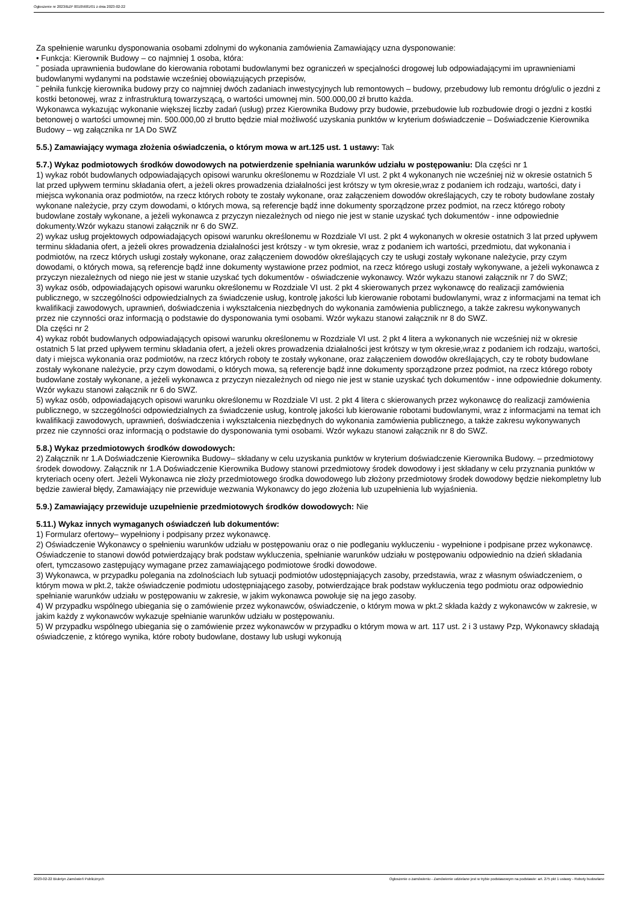Ogłoszenie nr 2023/BZP 00105681/01 z dnia 2023-02-22
Za spełnienie warunku dysponowania osobami zdolnymi do wykonania zamówienia Zamawiający uzna dysponowanie:
• Funkcja: Kierownik Budowy – co najmniej 1 osoba, która:
˜ posiada uprawnienia budowlane do kierowania robotami budowlanymi bez ograniczeń w specjalności drogowej lub odpowiadającymi im uprawnieniami budowlanymi wydanymi na podstawie wcześniej obowiązujących przepisów,
˜ pełniła funkcję kierownika budowy przy co najmniej dwóch zadaniach inwestycyjnych lub remontowych – budowy, przebudowy lub remontu dróg/ulic o jezdni z kostki betonowej, wraz z infrastrukturą towarzyszącą, o wartości umownej min. 500.000,00 zł brutto każda.
Wykonawca wykazując wykonanie większej liczby zadań (usług) przez Kierownika Budowy przy budowie, przebudowie lub rozbudowie drogi o jezdni z kostki betonowej o wartości umownej min. 500.000,00 zł brutto będzie miał możliwość uzyskania punktów w kryterium doświadczenie – Doświadczenie Kierownika Budowy – wg załącznika nr 1A Do SWZ
5.5.) Zamawiający wymaga złożenia oświadczenia, o którym mowa w art.125 ust. 1 ustawy: Tak
5.7.) Wykaz podmiotowych środków dowodowych na potwierdzenie spełniania warunków udziału w postępowaniu: Dla części nr 1
1) wykaz robót budowlanych odpowiadających opisowi warunku określonemu w Rozdziale VI ust. 2 pkt 4 wykonanych nie wcześniej niż w okresie ostatnich 5 lat przed upływem terminu składania ofert, a jeżeli okres prowadzenia działalności jest krótszy w tym okresie,wraz z podaniem ich rodzaju, wartości, daty i miejsca wykonania oraz podmiotów, na rzecz których roboty te zostały wykonane, oraz załączeniem dowodów określających, czy te roboty budowlane zostały wykonane należycie, przy czym dowodami, o których mowa, są referencje bądź inne dokumenty sporządzone przez podmiot, na rzecz którego roboty budowlane zostały wykonane, a jeżeli wykonawca z przyczyn niezależnych od niego nie jest w stanie uzyskać tych dokumentów - inne odpowiednie dokumenty.Wzór wykazu stanowi załącznik nr 6 do SWZ.
2) wykaz usług projektowych odpowiadających opisowi warunku określonemu w Rozdziale VI ust. 2 pkt 4 wykonanych w okresie ostatnich 3 lat przed upływem terminu składania ofert, a jeżeli okres prowadzenia działalności jest krótszy - w tym okresie, wraz z podaniem ich wartości, przedmiotu, dat wykonania i podmiotów, na rzecz których usługi zostały wykonane, oraz załączeniem dowodów określających czy te usługi zostały wykonane należycie, przy czym dowodami, o których mowa, są referencje bądź inne dokumenty wystawione przez podmiot, na rzecz którego usługi zostały wykonywane, a jeżeli wykonawca z przyczyn niezależnych od niego nie jest w stanie uzyskać tych dokumentów - oświadczenie wykonawcy. Wzór wykazu stanowi załącznik nr 7 do SWZ;
3) wykaz osób, odpowiadających opisowi warunku określonemu w Rozdziale VI ust. 2 pkt 4 skierowanych przez wykonawcę do realizacji zamówienia publicznego, w szczególności odpowiedzialnych za świadczenie usług, kontrolę jakości lub kierowanie robotami budowlanymi, wraz z informacjami na temat ich kwalifikacji zawodowych, uprawnień, doświadczenia i wykształcenia niezbędnych do wykonania zamówienia publicznego, a także zakresu wykonywanych przez nie czynności oraz informacją o podstawie do dysponowania tymi osobami. Wzór wykazu stanowi załącznik nr 8 do SWZ.
Dla części nr 2
4) wykaz robót budowlanych odpowiadających opisowi warunku określonemu w Rozdziale VI ust. 2 pkt 4 litera a wykonanych nie wcześniej niż w okresie ostatnich 5 lat przed upływem terminu składania ofert, a jeżeli okres prowadzenia działalności jest krótszy w tym okresie,wraz z podaniem ich rodzaju, wartości, daty i miejsca wykonania oraz podmiotów, na rzecz których roboty te zostały wykonane, oraz załączeniem dowodów określających, czy te roboty budowlane zostały wykonane należycie, przy czym dowodami, o których mowa, są referencje bądź inne dokumenty sporządzone przez podmiot, na rzecz którego roboty budowlane zostały wykonane, a jeżeli wykonawca z przyczyn niezależnych od niego nie jest w stanie uzyskać tych dokumentów - inne odpowiednie dokumenty. Wzór wykazu stanowi załącznik nr 6 do SWZ.
5) wykaz osób, odpowiadających opisowi warunku określonemu w Rozdziale VI ust. 2 pkt 4 litera c skierowanych przez wykonawcę do realizacji zamówienia publicznego, w szczególności odpowiedzialnych za świadczenie usług, kontrolę jakości lub kierowanie robotami budowlanymi, wraz z informacjami na temat ich kwalifikacji zawodowych, uprawnień, doświadczenia i wykształcenia niezbędnych do wykonania zamówienia publicznego, a także zakresu wykonywanych przez nie czynności oraz informacją o podstawie do dysponowania tymi osobami. Wzór wykazu stanowi załącznik nr 8 do SWZ.
5.8.) Wykaz przedmiotowych środków dowodowych:
2) Załącznik nr 1.A Doświadczenie Kierownika Budowy– składany w celu uzyskania punktów w kryterium doświadczenie Kierownika Budowy. – przedmiotowy środek dowodowy. Załącznik nr 1.A Doświadczenie Kierownika Budowy stanowi przedmiotowy środek dowodowy i jest składany w celu przyznania punktów w kryteriach oceny ofert. Jeżeli Wykonawca nie złoży przedmiotowego środka dowodowego lub złożony przedmiotowy środek dowodowy będzie niekompletny lub będzie zawierał błędy, Zamawiający nie przewiduje wezwania Wykonawcy do jego złożenia lub uzupełnienia lub wyjaśnienia.
5.9.) Zamawiający przewiduje uzupełnienie przedmiotowych środków dowodowych: Nie
5.11.) Wykaz innych wymaganych oświadczeń lub dokumentów:
1) Formularz ofertowy– wypełniony i podpisany przez wykonawcę.
2) Oświadczenie Wykonawcy o spełnieniu warunków udziału w postępowaniu oraz o nie podleganiu wykluczeniu - wypełnione i podpisane przez wykonawcę. Oświadczenie to stanowi dowód potwierdzający brak podstaw wykluczenia, spełnianie warunków udziału w postępowaniu odpowiednio na dzień składania ofert, tymczasowo zastępujący wymagane przez zamawiającego podmiotowe środki dowodowe.
3) Wykonawca, w przypadku polegania na zdolnościach lub sytuacji podmiotów udostępniających zasoby, przedstawia, wraz z własnym oświadczeniem, o którym mowa w pkt.2, także oświadczenie podmiotu udostępniającego zasoby, potwierdzające brak podstaw wykluczenia tego podmiotu oraz odpowiednio spełnianie warunków udziału w postępowaniu w zakresie, w jakim wykonawca powołuje się na jego zasoby.
4) W przypadku wspólnego ubiegania się o zamówienie przez wykonawców, oświadczenie, o którym mowa w pkt.2 składa każdy z wykonawców w zakresie, w jakim każdy z wykonawców wykazuje spełnianie warunków udziału w postępowaniu.
5) W przypadku wspólnego ubiegania się o zamówienie przez wykonawców w przypadku o którym mowa w art. 117 ust. 2 i 3 ustawy Pzp, Wykonawcy składają oświadczenie, z którego wynika, które roboty budowlane, dostawy lub usługi wykonują
2023-02-22 Biuletyn Zamówień Publicznych Ogłoszenie o zamówieniu - Zamówienie udzielane jest w trybie podstawowym na podstawie: art. 275 pkt 1 ustawy - Roboty budowlane